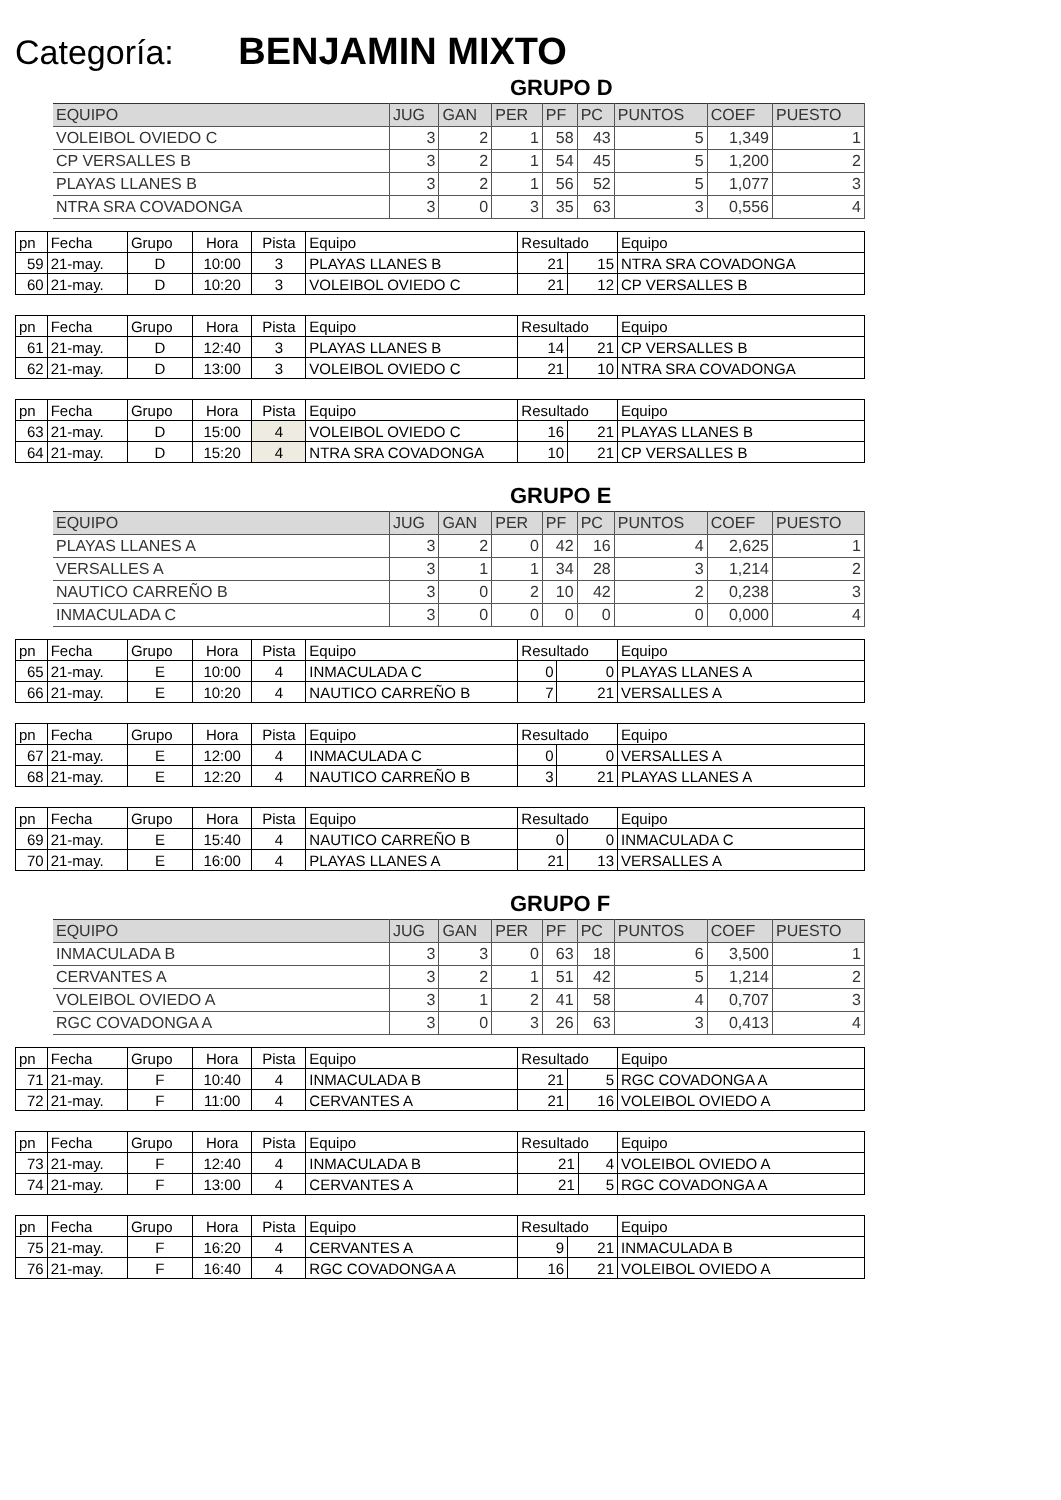Categoría: BENJAMIN MIXTO
GRUPO D
| EQUIPO | JUG | GAN | PER | PF | PC | PUNTOS | COEF | PUESTO |
| --- | --- | --- | --- | --- | --- | --- | --- | --- |
| VOLEIBOL OVIEDO C | 3 | 2 | 1 | 58 | 43 | 5 | 1,349 | 1 |
| CP VERSALLES B | 3 | 2 | 1 | 54 | 45 | 5 | 1,200 | 2 |
| PLAYAS LLANES B | 3 | 2 | 1 | 56 | 52 | 5 | 1,077 | 3 |
| NTRA SRA COVADONGA | 3 | 0 | 3 | 35 | 63 | 3 | 0,556 | 4 |
| pn | Fecha | Grupo | Hora | Pista | Equipo | Resultado | | Equipo |
| 59 | 21-may. | D | 10:00 | 3 | PLAYAS LLANES B | 21 | 15 | NTRA SRA COVADONGA |
| 60 | 21-may. | D | 10:20 | 3 | VOLEIBOL OVIEDO C | 21 | 12 | CP VERSALLES B |
| pn | Fecha | Grupo | Hora | Pista | Equipo | Resultado | | Equipo |
| 61 | 21-may. | D | 12:40 | 3 | PLAYAS LLANES B | 14 | 21 | CP VERSALLES B |
| 62 | 21-may. | D | 13:00 | 3 | VOLEIBOL OVIEDO C | 21 | 10 | NTRA SRA COVADONGA |
| pn | Fecha | Grupo | Hora | Pista | Equipo | Resultado | | Equipo |
| 63 | 21-may. | D | 15:00 | 4 | VOLEIBOL OVIEDO C | 16 | 21 | PLAYAS LLANES B |
| 64 | 21-may. | D | 15:20 | 4 | NTRA SRA COVADONGA | 10 | 21 | CP VERSALLES B |
GRUPO E
| EQUIPO | JUG | GAN | PER | PF | PC | PUNTOS | COEF | PUESTO |
| --- | --- | --- | --- | --- | --- | --- | --- | --- |
| PLAYAS LLANES A | 3 | 2 | 0 | 42 | 16 | 4 | 2,625 | 1 |
| VERSALLES A | 3 | 1 | 1 | 34 | 28 | 3 | 1,214 | 2 |
| NAUTICO CARREÑO B | 3 | 0 | 2 | 10 | 42 | 2 | 0,238 | 3 |
| INMACULADA C | 3 | 0 | 0 | 0 | 0 | 0 | 0,000 | 4 |
| pn | Fecha | Grupo | Hora | Pista | Equipo | Resultado | | Equipo |
| 65 | 21-may. | E | 10:00 | 4 | INMACULADA C | 0 | 0 | PLAYAS LLANES A |
| 66 | 21-may. | E | 10:20 | 4 | NAUTICO CARREÑO B | 7 | 21 | VERSALLES A |
| pn | Fecha | Grupo | Hora | Pista | Equipo | Resultado | | Equipo |
| 67 | 21-may. | E | 12:00 | 4 | INMACULADA C | 0 | 0 | VERSALLES A |
| 68 | 21-may. | E | 12:20 | 4 | NAUTICO CARREÑO B | 3 | 21 | PLAYAS LLANES A |
| pn | Fecha | Grupo | Hora | Pista | Equipo | Resultado | | Equipo |
| 69 | 21-may. | E | 15:40 | 4 | NAUTICO CARREÑO B | 0 | 0 | INMACULADA C |
| 70 | 21-may. | E | 16:00 | 4 | PLAYAS LLANES A | 21 | 13 | VERSALLES A |
GRUPO F
| EQUIPO | JUG | GAN | PER | PF | PC | PUNTOS | COEF | PUESTO |
| --- | --- | --- | --- | --- | --- | --- | --- | --- |
| INMACULADA B | 3 | 3 | 0 | 63 | 18 | 6 | 3,500 | 1 |
| CERVANTES A | 3 | 2 | 1 | 51 | 42 | 5 | 1,214 | 2 |
| VOLEIBOL OVIEDO A | 3 | 1 | 2 | 41 | 58 | 4 | 0,707 | 3 |
| RGC COVADONGA A | 3 | 0 | 3 | 26 | 63 | 3 | 0,413 | 4 |
| pn | Fecha | Grupo | Hora | Pista | Equipo | Resultado | | Equipo |
| 71 | 21-may. | F | 10:40 | 4 | INMACULADA B | 21 | 5 | RGC COVADONGA A |
| 72 | 21-may. | F | 11:00 | 4 | CERVANTES A | 21 | 16 | VOLEIBOL OVIEDO A |
| pn | Fecha | Grupo | Hora | Pista | Equipo | Resultado | | Equipo |
| 73 | 21-may. | F | 12:40 | 4 | INMACULADA B | 21 | 4 | VOLEIBOL OVIEDO A |
| 74 | 21-may. | F | 13:00 | 4 | CERVANTES A | 21 | 5 | RGC COVADONGA A |
| pn | Fecha | Grupo | Hora | Pista | Equipo | Resultado | | Equipo |
| 75 | 21-may. | F | 16:20 | 4 | CERVANTES A | 9 | 21 | INMACULADA B |
| 76 | 21-may. | F | 16:40 | 4 | RGC COVADONGA A | 16 | 21 | VOLEIBOL OVIEDO A |